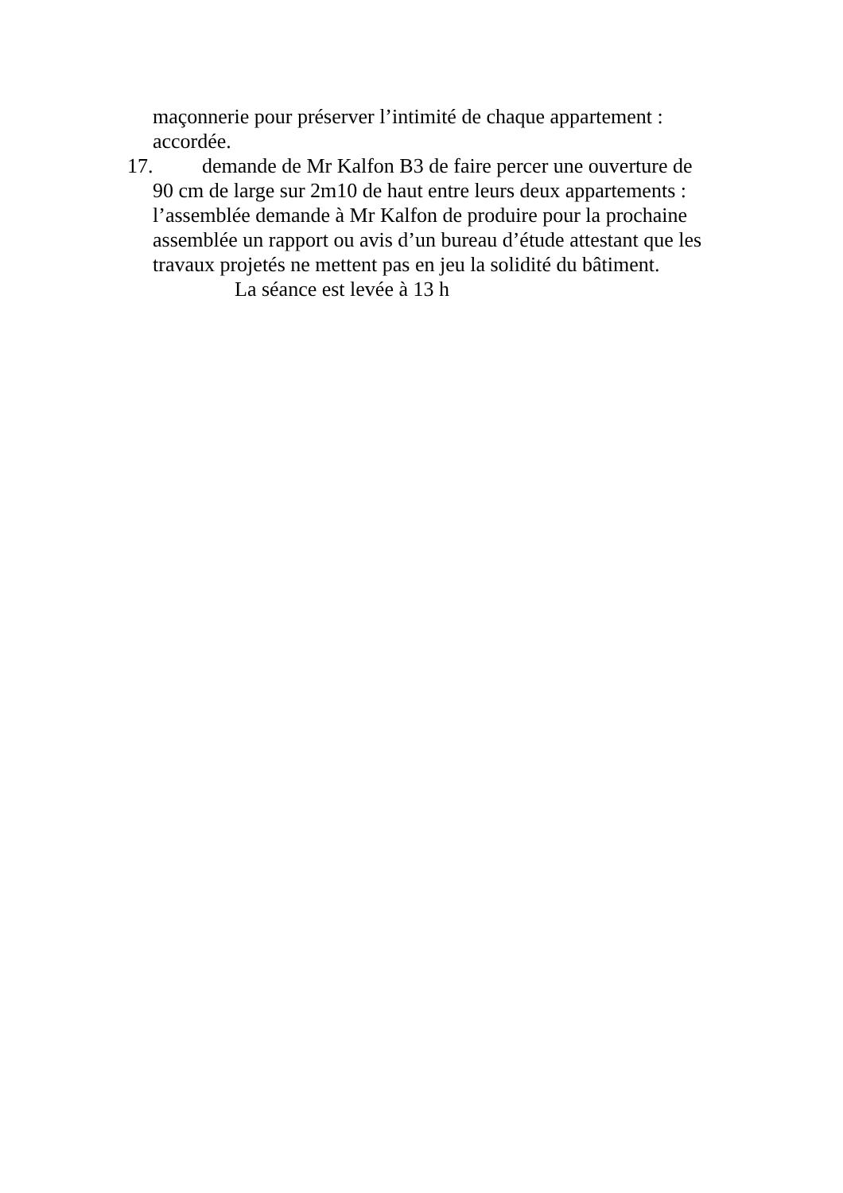maçonnerie pour préserver l’intimité de chaque appartement : accordée.
17. demande de Mr Kalfon B3 de faire percer une ouverture de
90 cm de large sur 2m10 de haut entre leurs deux appartements : l’assemblée demande à Mr Kalfon de produire pour la prochaine assemblée un rapport ou avis d’un bureau d’étude attestant que les travaux projetés ne mettent pas en jeu la solidité du bâtiment.
La séance est levée à 13 h